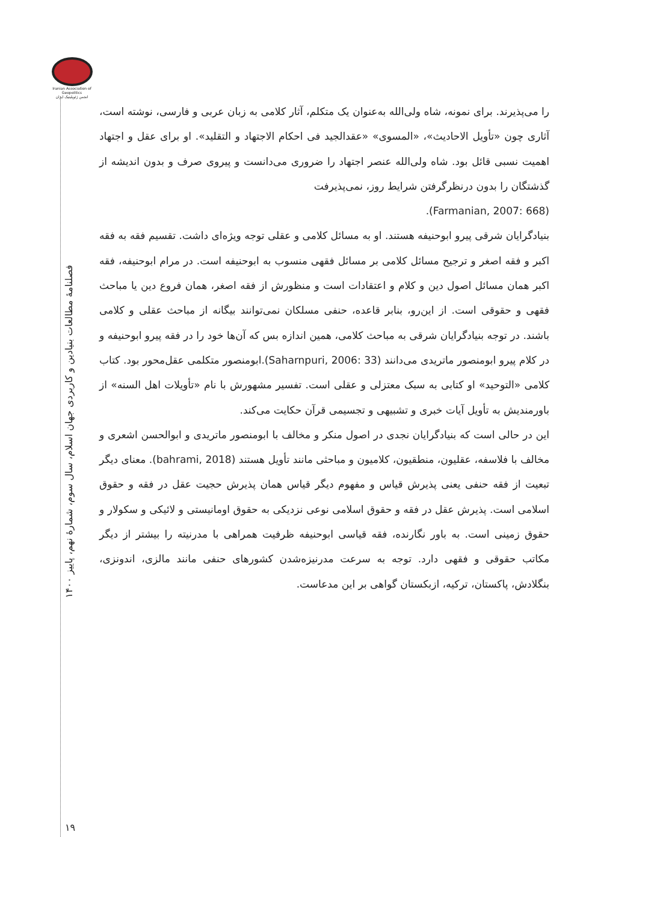Iranian Association of Geopolitics
انجمن ژئوپلیتیک ایران
را می‌پذیرند. برای نمونه، شاه ولی‌الله به‌عنوان یک متکلم، آثار کلامی به زبان عربی و فارسی، نوشته است، آثاری چون «تأویل الاحادیث»، «المسوی» «عقدالجید فی احکام الاجتهاد و التقلید». او برای عقل و اجتهاد اهمیت نسبی قائل بود. شاه ولی‌الله عنصر اجتهاد را ضروری می‌دانست و پیروی صرف و بدون اندیشه از گذشتگان را بدون درنظرگرفتن شرایط روز، نمی‌پذیرفت
(Farmanian, 2007: 668).
بنیادگرایان شرقی پیرو ابوحنیفه هستند. او به مسائل کلامی و عقلی توجه ویژه‌ای داشت. تقسیم فقه به فقه اکبر و فقه اصغر و ترجیح مسائل کلامی بر مسائل فقهی منسوب به ابوحنیفه است. در مرام ابوحنیفه، فقه اکبر همان مسائل اصول دین و کلام و اعتقادات است و منظورش از فقه اصغر، همان فروع دین یا مباحث فقهی و حقوقی است. از این‌رو، بنابر قاعده، حنفی مسلکان نمی‌توانند بیگانه از مباحث عقلی و کلامی باشند. در توجه بنیادگرایان شرقی به مباحث کلامی، همین اندازه بس که آن‌ها خود را در فقه پیرو ابوحنیفه و در کلام پیرو ابومنصور ماتریدی می‌دانند (Saharnpuri, 2006: 33).ابومنصور متکلمی عقل‌محور بود. کتاب کلامی «التوحید» او کتابی به سبک معتزلی و عقلی است. تفسیر مشهورش با نام «تأویلات اهل السنه» از باورمندیش به تأویل آیات خبری و تشبیهی و تجسیمی قرآن حکایت می‌کند.
این در حالی است که بنیادگرایان نجدی در اصول منکر و مخالف با ابومنصور ماتریدی و ابوالحسن اشعری و مخالف با فلاسفه، عقلیون، منطقیون، کلامیون و مباحثی مانند تأویل هستند (bahrami, 2018). معنای دیگر تبعیت از فقه حنفی یعنی پذیرش قیاس و مفهوم دیگر قیاس همان پذیرش حجیت عقل در فقه و حقوق اسلامی است. پذیرش عقل در فقه و حقوق اسلامی نوعی نزدیکی به حقوق اومانیستی و لائیکی و سکولار و حقوق زمینی است. به باور نگارنده، فقه قیاسی ابوحنیفه ظرفیت همراهی با مدرنیته را بیشتر از دیگر مکاتب حقوقی و فقهی دارد. توجه به سرعت مدرنیزه‌شدن کشورهای حنفی مانند مالزی، اندونزی، بنگلادش، پاکستان، ترکیه، ازبکستان گواهی بر این مدعاست.
فصلنامهٔ مطالعات بنیادین و کاربردی جهان اسلام، سال سوم، شمارهٔ نهم، پاییز ۱۴۰۰
۱۹